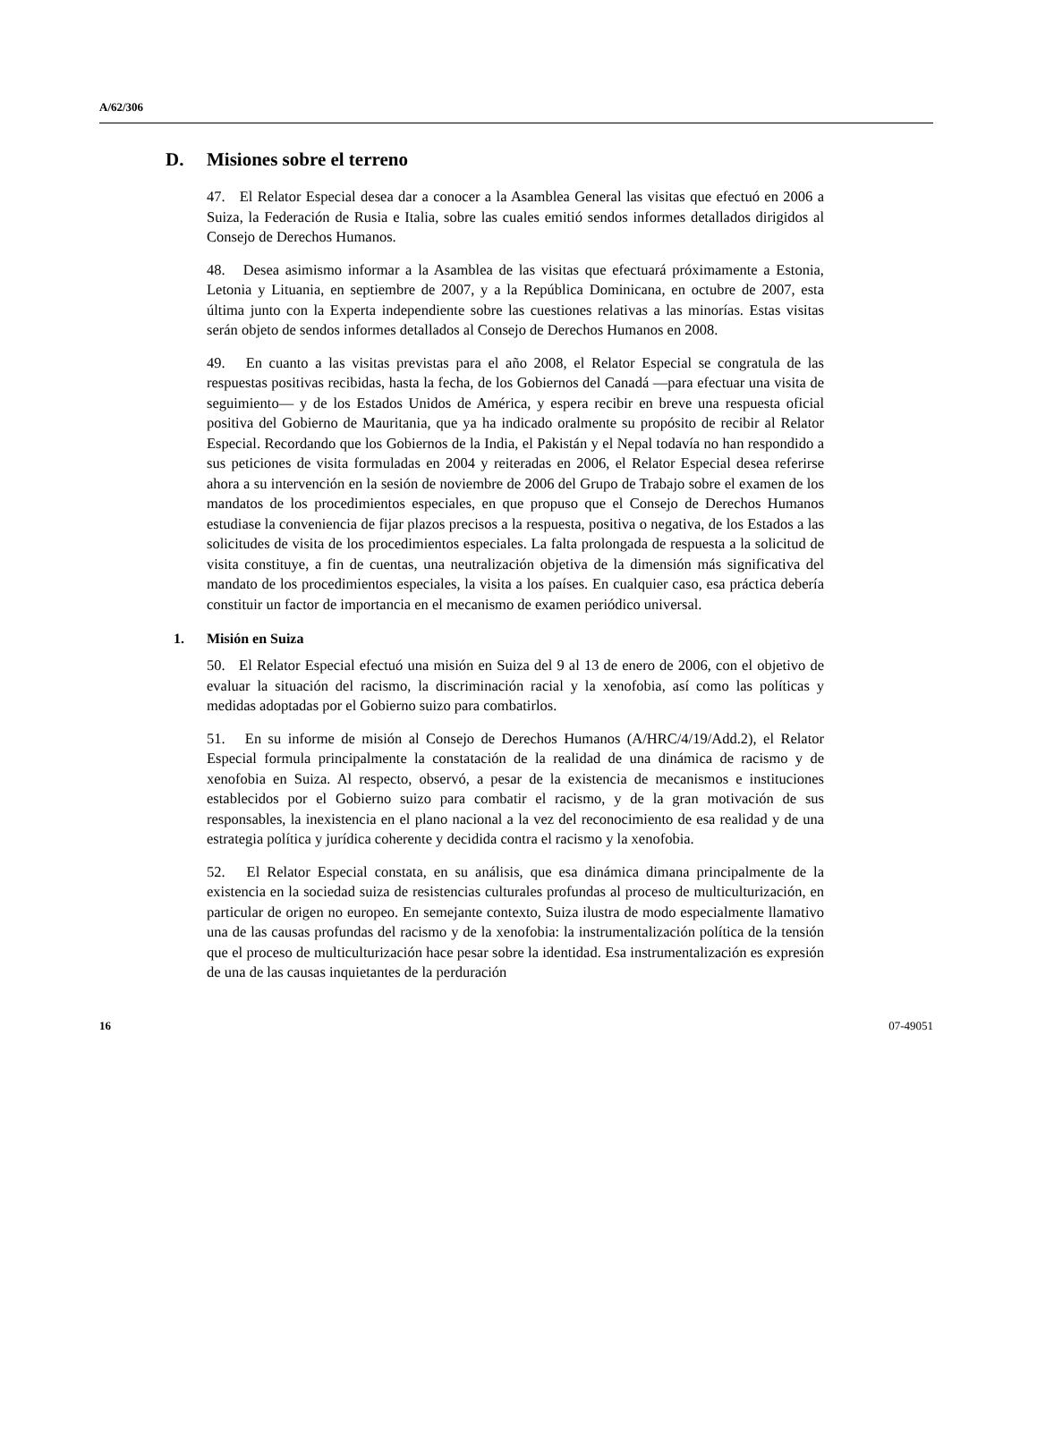A/62/306
D. Misiones sobre el terreno
47. El Relator Especial desea dar a conocer a la Asamblea General las visitas que efectuó en 2006 a Suiza, la Federación de Rusia e Italia, sobre las cuales emitió sendos informes detallados dirigidos al Consejo de Derechos Humanos.
48. Desea asimismo informar a la Asamblea de las visitas que efectuará próximamente a Estonia, Letonia y Lituania, en septiembre de 2007, y a la República Dominicana, en octubre de 2007, esta última junto con la Experta independiente sobre las cuestiones relativas a las minorías. Estas visitas serán objeto de sendos informes detallados al Consejo de Derechos Humanos en 2008.
49. En cuanto a las visitas previstas para el año 2008, el Relator Especial se congratula de las respuestas positivas recibidas, hasta la fecha, de los Gobiernos del Canadá —para efectuar una visita de seguimiento— y de los Estados Unidos de América, y espera recibir en breve una respuesta oficial positiva del Gobierno de Mauritania, que ya ha indicado oralmente su propósito de recibir al Relator Especial. Recordando que los Gobiernos de la India, el Pakistán y el Nepal todavía no han respondido a sus peticiones de visita formuladas en 2004 y reiteradas en 2006, el Relator Especial desea referirse ahora a su intervención en la sesión de noviembre de 2006 del Grupo de Trabajo sobre el examen de los mandatos de los procedimientos especiales, en que propuso que el Consejo de Derechos Humanos estudiase la conveniencia de fijar plazos precisos a la respuesta, positiva o negativa, de los Estados a las solicitudes de visita de los procedimientos especiales. La falta prolongada de respuesta a la solicitud de visita constituye, a fin de cuentas, una neutralización objetiva de la dimensión más significativa del mandato de los procedimientos especiales, la visita a los países. En cualquier caso, esa práctica debería constituir un factor de importancia en el mecanismo de examen periódico universal.
1. Misión en Suiza
50. El Relator Especial efectuó una misión en Suiza del 9 al 13 de enero de 2006, con el objetivo de evaluar la situación del racismo, la discriminación racial y la xenofobia, así como las políticas y medidas adoptadas por el Gobierno suizo para combatirlos.
51. En su informe de misión al Consejo de Derechos Humanos (A/HRC/4/19/Add.2), el Relator Especial formula principalmente la constatación de la realidad de una dinámica de racismo y de xenofobia en Suiza. Al respecto, observó, a pesar de la existencia de mecanismos e instituciones establecidos por el Gobierno suizo para combatir el racismo, y de la gran motivación de sus responsables, la inexistencia en el plano nacional a la vez del reconocimiento de esa realidad y de una estrategia política y jurídica coherente y decidida contra el racismo y la xenofobia.
52. El Relator Especial constata, en su análisis, que esa dinámica dimana principalmente de la existencia en la sociedad suiza de resistencias culturales profundas al proceso de multiculturización, en particular de origen no europeo. En semejante contexto, Suiza ilustra de modo especialmente llamativo una de las causas profundas del racismo y de la xenofobia: la instrumentalización política de la tensión que el proceso de multiculturización hace pesar sobre la identidad. Esa instrumentalización es expresión de una de las causas inquietantes de la perduración
16 07-49051